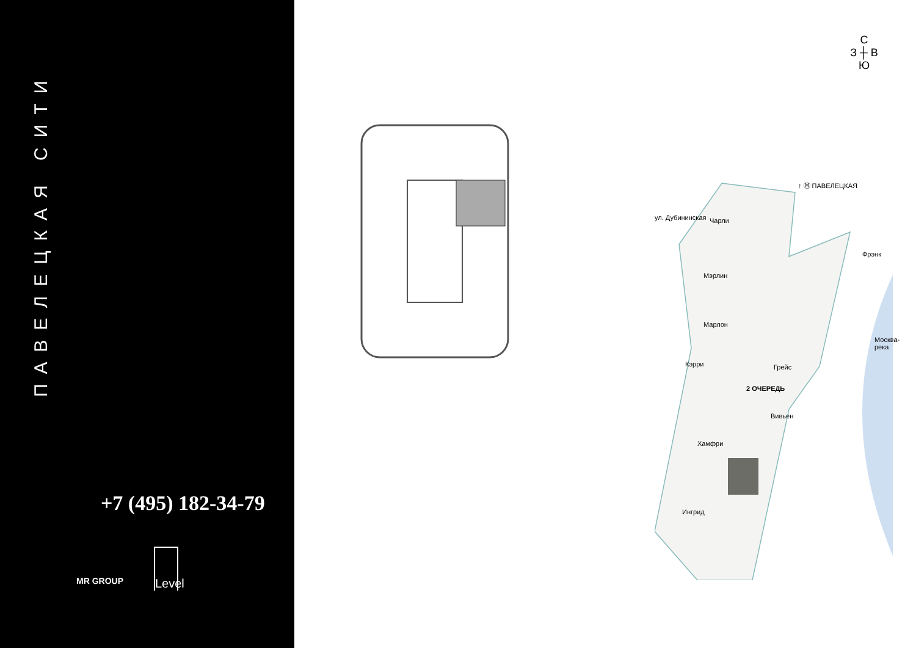ПАВЕЛЕЦКАЯ СИТИ
+7 (495) 182-34-79
MR GROUP
Level
С
З ┼ В
Ю
↑ Ⓜ ПАВЕЛЕЦКАЯ
ул. Дубининская Чарли
Фрэнк
Мэрлин
Марлон
Москва-река
Кэрри Грейс
2 ОЧЕРЕДЬ
Вивьен
Хамфри
Ингрид